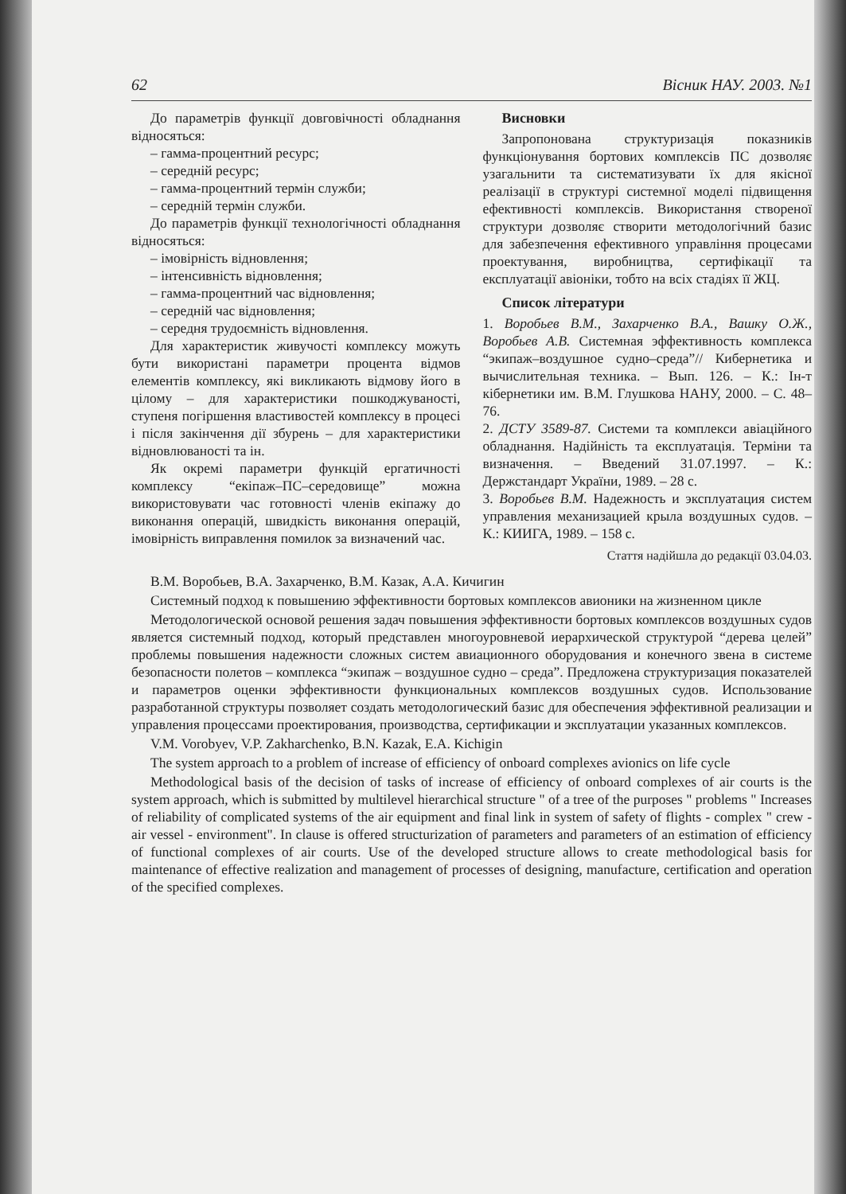62 Вісник НАУ. 2003. №1
До параметрів функції довговічності обладнання відносяться:
– гамма-процентний ресурс;
– середній ресурс;
– гамма-процентний термін служби;
– середній термін служби.
До параметрів функції технологічності обладнання відносяться:
– імовірність відновлення;
– інтенсивність відновлення;
– гамма-процентний час відновлення;
– середній час відновлення;
– середня трудоємність відновлення.
Для характеристик живучості комплексу можуть бути використані параметри процента відмов елементів комплексу, які викликають відмову його в цілому – для характеристики пошкоджуваності, ступеня погіршення властивостей комплексу в процесі і після закінчення дії збурень – для характеристики відновлюваності та ін.
Як окремі параметри функцій ергатичності комплексу “екіпаж–ПС–середовище” можна використовувати час готовності членів екіпажу до виконання операцій, швидкість виконання операцій, імовірність виправлення помилок за визначений час.
Висновки
Запропонована структуризація показників функціонування бортових комплексів ПС дозволяє узагальнити та систематизувати їх для якісної реалізації в структурі системної моделі підвищення ефективності комплексів. Використання створеної структури дозволяє створити методологічний базис для забезпечення ефективного управління процесами проектування, виробництва, сертифікації та експлуатації авіоніки, тобто на всіх стадіях її ЖЦ.
Список літератури
1. Воробьев В.М., Захарченко В.А., Вашку О.Ж., Воробьев А.В. Системная эффективность комплекса “экипаж–воздушное судно–среда”// Кибернетика и вычислительная техника. – Вып. 126. – К.: Ін-т кібернетики им. В.М. Глушкова НАНУ, 2000. – С. 48–76.
2. ДСТУ 3589-87. Системи та комплекси авіаційного обладнання. Надійність та експлуатація. Терміни та визначення. – Введений 31.07.1997. – К.: Держстандарт України, 1989. – 28 с.
3. Воробьев В.М. Надежность и эксплуатация систем управления механизацией крыла воздушных судов. – К.: КИИГА, 1989. – 158 с.
Стаття надійшла до редакції 03.04.03.
В.М. Воробьев, В.А. Захарченко, В.М. Казак, А.А. Кичигин
Системный подход к повышению эффективности бортовых комплексов авионики на жизненном цикле
Методологической основой решения задач повышения эффективности бортовых комплексов воздушных судов является системный подход, который представлен многоуровневой иерархической структурой “дерева целей” проблемы повышения надежности сложных систем авиационного оборудования и конечного звена в системе безопасности полетов – комплекса “экипаж – воздушное судно – среда”. Предложена структуризация показателей и параметров оценки эффективности функциональных комплексов воздушных судов. Использование разработанной структуры позволяет создать методологический базис для обеспечения эффективной реализации и управления процессами проектирования, производства, сертификации и эксплуатации указанных комплексов.
V.M. Vorobyev, V.P. Zakharchenko, B.N. Kazak, E.A. Kichigin
The system approach to a problem of increase of efficiency of onboard complexes avionics on life cycle
Methodological basis of the decision of tasks of increase of efficiency of onboard complexes of air courts is the system approach, which is submitted by multilevel hierarchical structure " of a tree of the purposes " problems " Increases of reliability of complicated systems of the air equipment and final link in system of safety of flights - complex " crew - air vessel - environment". In clause is offered structurization of parameters and parameters of an estimation of efficiency of functional complexes of air courts. Use of the developed structure allows to create methodological basis for maintenance of effective realization and management of processes of designing, manufacture, certification and operation of the specified complexes.